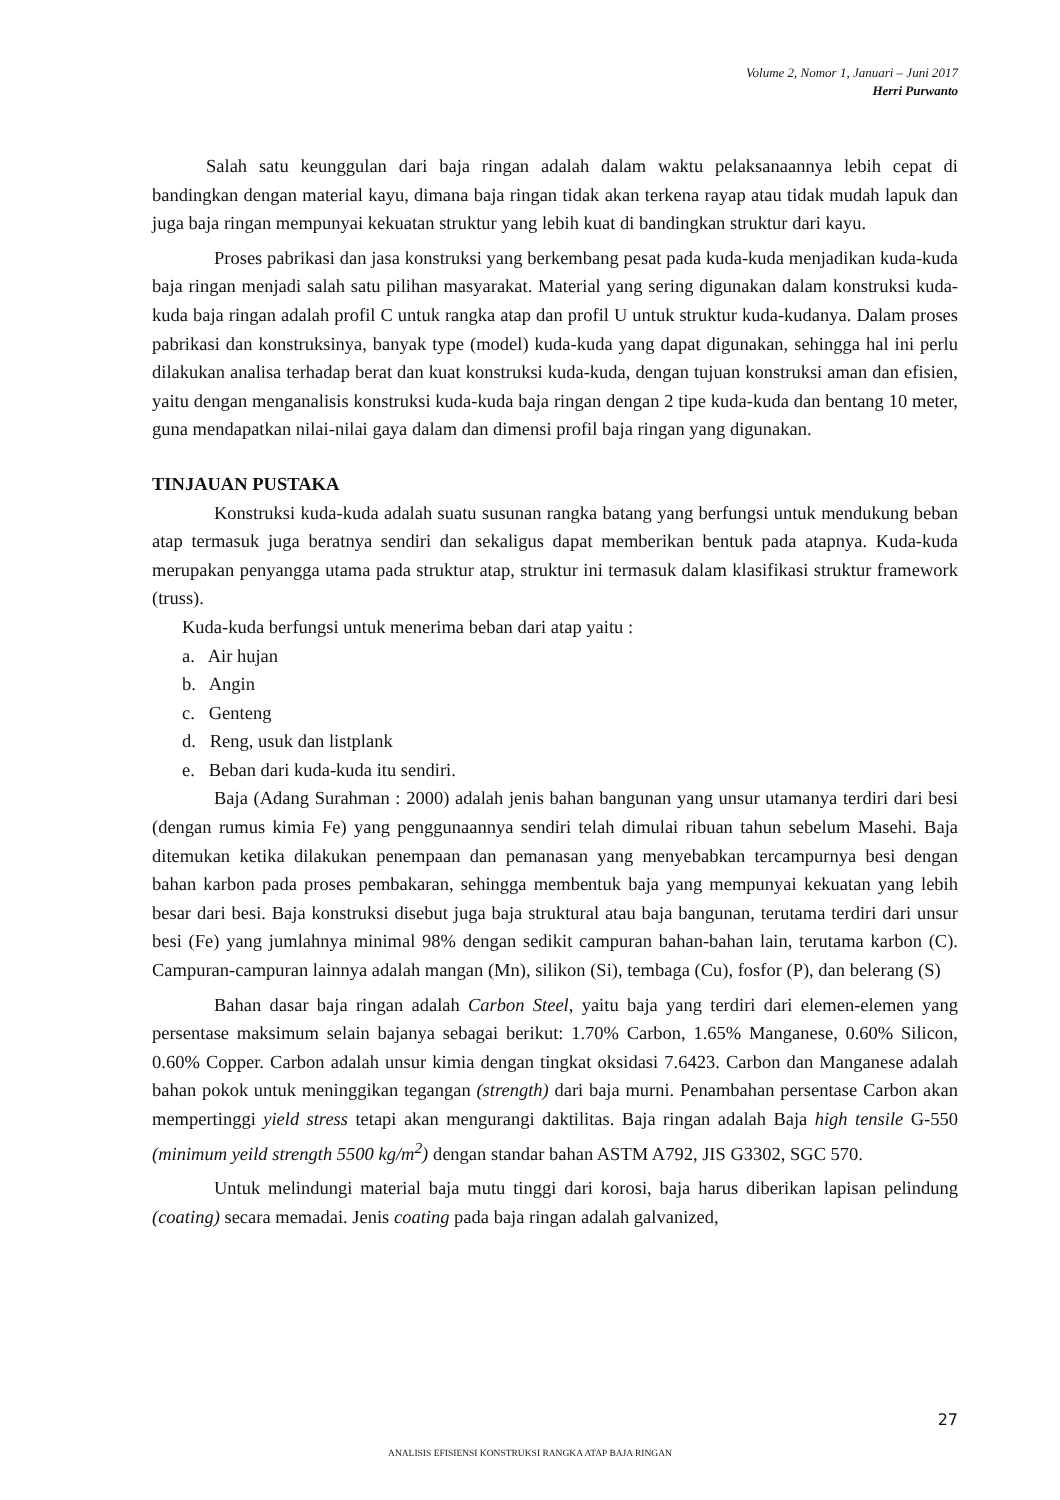Volume 2, Nomor 1, Januari – Juni 2017
Herri Purwanto
Salah satu keunggulan dari baja ringan adalah dalam waktu pelaksanaannya lebih cepat di bandingkan dengan material kayu, dimana baja ringan tidak akan terkena rayap atau tidak mudah lapuk dan juga baja ringan mempunyai kekuatan struktur yang lebih kuat di bandingkan struktur dari kayu.
Proses pabrikasi dan jasa konstruksi yang berkembang pesat pada kuda-kuda menjadikan kuda-kuda baja ringan menjadi salah satu pilihan masyarakat. Material yang sering digunakan dalam konstruksi kuda-kuda baja ringan adalah profil C untuk rangka atap dan profil U untuk struktur kuda-kudanya. Dalam proses pabrikasi dan konstruksinya, banyak type (model) kuda-kuda yang dapat digunakan, sehingga hal ini perlu dilakukan analisa terhadap berat dan kuat konstruksi kuda-kuda, dengan tujuan konstruksi aman dan efisien, yaitu dengan menganalisis konstruksi kuda-kuda baja ringan dengan 2 tipe kuda-kuda dan bentang 10 meter, guna mendapatkan nilai-nilai gaya dalam dan dimensi profil baja ringan yang digunakan.
TINJAUAN PUSTAKA
Konstruksi kuda-kuda adalah suatu susunan rangka batang yang berfungsi untuk mendukung beban atap termasuk juga beratnya sendiri dan sekaligus dapat memberikan bentuk pada atapnya. Kuda-kuda merupakan penyangga utama pada struktur atap, struktur ini termasuk dalam klasifikasi struktur framework (truss).
Kuda-kuda berfungsi untuk menerima beban dari atap yaitu :
a. Air hujan
b. Angin
c. Genteng
d. Reng, usuk dan listplank
e. Beban dari kuda-kuda itu sendiri.
Baja (Adang Surahman : 2000) adalah jenis bahan bangunan yang unsur utamanya terdiri dari besi (dengan rumus kimia Fe) yang penggunaannya sendiri telah dimulai ribuan tahun sebelum Masehi. Baja ditemukan ketika dilakukan penempaan dan pemanasan yang menyebabkan tercampurnya besi dengan bahan karbon pada proses pembakaran, sehingga membentuk baja yang mempunyai kekuatan yang lebih besar dari besi. Baja konstruksi disebut juga baja struktural atau baja bangunan, terutama terdiri dari unsur besi (Fe) yang jumlahnya minimal 98% dengan sedikit campuran bahan-bahan lain, terutama karbon (C). Campuran-campuran lainnya adalah mangan (Mn), silikon (Si), tembaga (Cu), fosfor (P), dan belerang (S)
Bahan dasar baja ringan adalah Carbon Steel, yaitu baja yang terdiri dari elemen-elemen yang persentase maksimum selain bajanya sebagai berikut: 1.70% Carbon, 1.65% Manganese, 0.60% Silicon, 0.60% Copper. Carbon adalah unsur kimia dengan tingkat oksidasi 7.6423. Carbon dan Manganese adalah bahan pokok untuk meninggikan tegangan (strength) dari baja murni. Penambahan persentase Carbon akan mempertinggi yield stress tetapi akan mengurangi daktilitas. Baja ringan adalah Baja high tensile G-550 (minimum yeild strength 5500 kg/m<sup>2</sup>) dengan standar bahan ASTM A792, JIS G3302, SGC 570.
Untuk melindungi material baja mutu tinggi dari korosi, baja harus diberikan lapisan pelindung (coating) secara memadai. Jenis coating pada baja ringan adalah galvanized,
27
ANALISIS EFISIENSI KONSTRUKSI RANGKA ATAP BAJA RINGAN